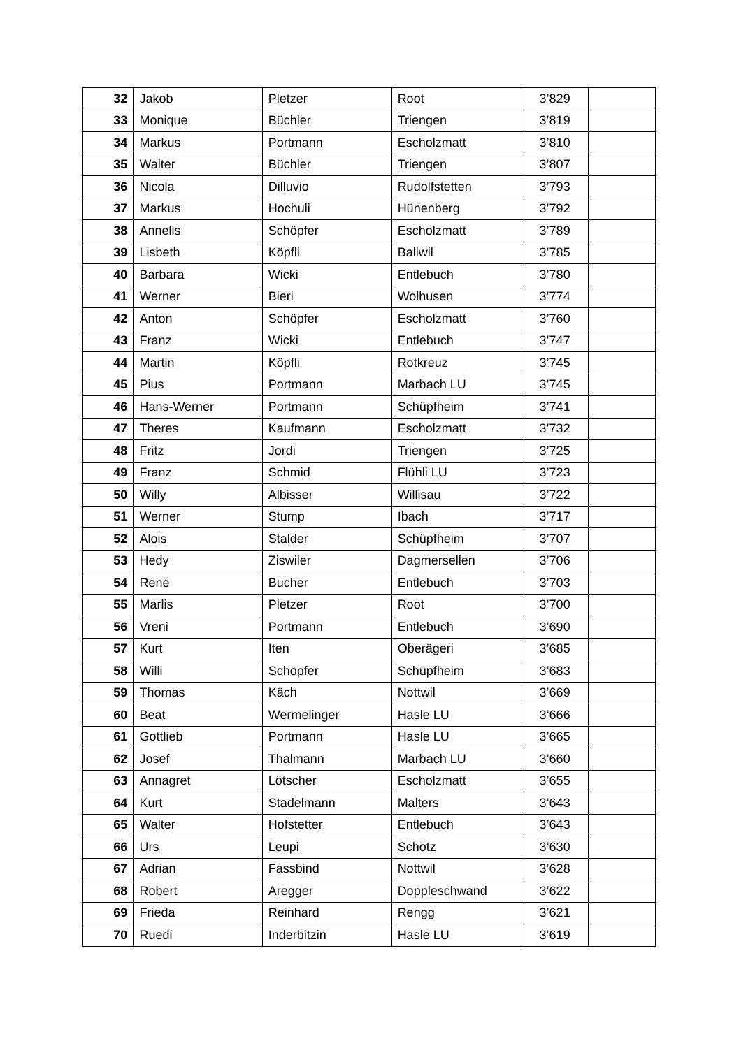| 32 | Jakob | Pletzer | Root | 3’829 | |
| 33 | Monique | Büchler | Triengen | 3’819 | |
| 34 | Markus | Portmann | Escholzmatt | 3’810 | |
| 35 | Walter | Büchler | Triengen | 3’807 | |
| 36 | Nicola | Dilluvio | Rudolfstetten | 3’793 | |
| 37 | Markus | Hochuli | Hünenberg | 3’792 | |
| 38 | Annelis | Schöpfer | Escholzmatt | 3’789 | |
| 39 | Lisbeth | Köpfli | Ballwil | 3’785 | |
| 40 | Barbara | Wicki | Entlebuch | 3’780 | |
| 41 | Werner | Bieri | Wolhusen | 3’774 | |
| 42 | Anton | Schöpfer | Escholzmatt | 3’760 | |
| 43 | Franz | Wicki | Entlebuch | 3’747 | |
| 44 | Martin | Köpfli | Rotkreuz | 3’745 | |
| 45 | Pius | Portmann | Marbach LU | 3’745 | |
| 46 | Hans-Werner | Portmann | Schüpfheim | 3’741 | |
| 47 | Theres | Kaufmann | Escholzmatt | 3’732 | |
| 48 | Fritz | Jordi | Triengen | 3’725 | |
| 49 | Franz | Schmid | Flühli LU | 3’723 | |
| 50 | Willy | Albisser | Willisau | 3’722 | |
| 51 | Werner | Stump | Ibach | 3’717 | |
| 52 | Alois | Stalder | Schüpfheim | 3’707 | |
| 53 | Hedy | Ziswiler | Dagmersellen | 3’706 | |
| 54 | René | Bucher | Entlebuch | 3’703 | |
| 55 | Marlis | Pletzer | Root | 3’700 | |
| 56 | Vreni | Portmann | Entlebuch | 3’690 | |
| 57 | Kurt | Iten | Oberägeri | 3’685 | |
| 58 | Willi | Schöpfer | Schüpfheim | 3’683 | |
| 59 | Thomas | Käch | Nottwil | 3’669 | |
| 60 | Beat | Wermelinger | Hasle LU | 3’666 | |
| 61 | Gottlieb | Portmann | Hasle LU | 3’665 | |
| 62 | Josef | Thalmann | Marbach LU | 3’660 | |
| 63 | Annagret | Lötscher | Escholzmatt | 3’655 | |
| 64 | Kurt | Stadelmann | Malters | 3’643 | |
| 65 | Walter | Hofstetter | Entlebuch | 3’643 | |
| 66 | Urs | Leupi | Schötz | 3’630 | |
| 67 | Adrian | Fassbind | Nottwil | 3’628 | |
| 68 | Robert | Aregger | Doppleschwand | 3’622 | |
| 69 | Frieda | Reinhard | Rengg | 3’621 | |
| 70 | Ruedi | Inderbitzin | Hasle LU | 3’619 | |